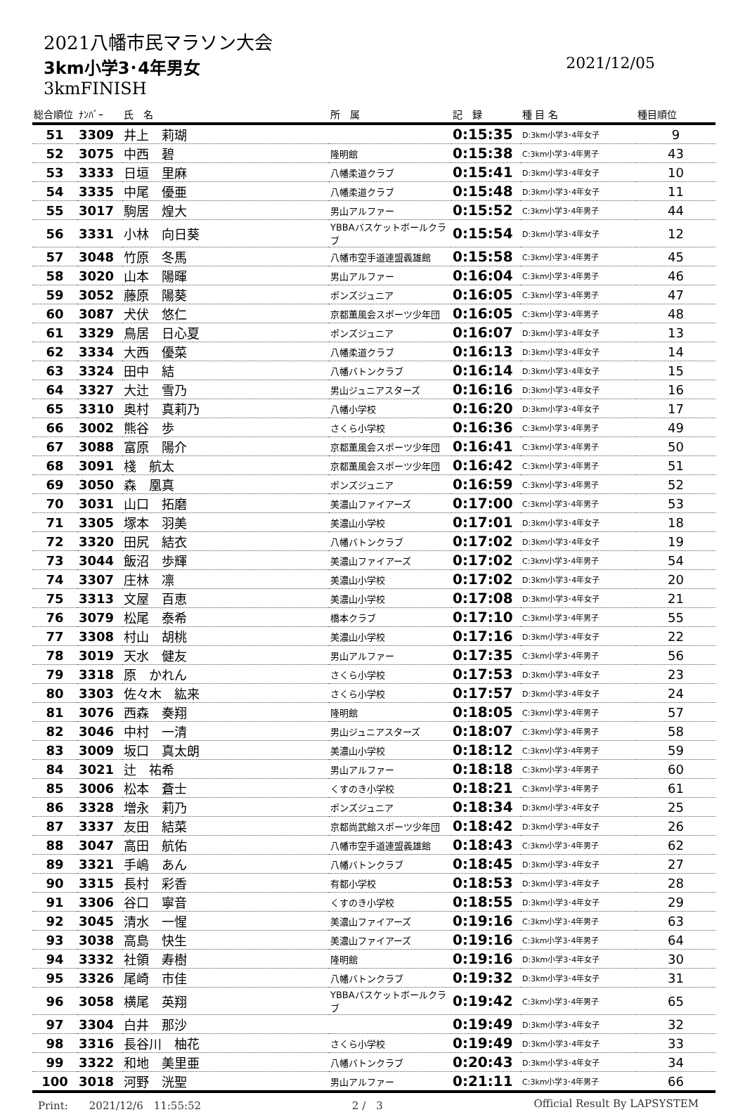2021八幡市民マラソン大会
3km小学3･4年男女 2021/12/05
3kmFINISH
| 総合順位 | ﾅﾝﾊﾞｰ | 氏 名 | 所 属 | 記 録 | 種 目 名 | 種目順位 |
| --- | --- | --- | --- | --- | --- | --- |
| 51 | 3309 | 井上 莉瑚 | | 0:15:35 | D:3km小学3･4年女子 | 9 |
| 52 | 3075 | 中西 碧 | 隆明館 | 0:15:38 | C:3km小学3･4年男子 | 43 |
| 53 | 3333 | 日垣 里麻 | 八幡柔道クラブ | 0:15:41 | D:3km小学3･4年女子 | 10 |
| 54 | 3335 | 中尾 優亜 | 八幡柔道クラブ | 0:15:48 | D:3km小学3･4年女子 | 11 |
| 55 | 3017 | 駒居 煌大 | 男山アルファー | 0:15:52 | C:3km小学3･4年男子 | 44 |
| 56 | 3331 | 小林 向日葵 | YBBAバスケットボールクラブ | 0:15:54 | D:3km小学3･4年女子 | 12 |
| 57 | 3048 | 竹原 冬馬 | 八幡市空手道連盟義雄館 | 0:15:58 | C:3km小学3･4年男子 | 45 |
| 58 | 3020 | 山本 陽暉 | 男山アルファー | 0:16:04 | C:3km小学3･4年男子 | 46 |
| 59 | 3052 | 藤原 陽葵 | ポンズジュニア | 0:16:05 | C:3km小学3･4年男子 | 47 |
| 60 | 3087 | 犬伏 悠仁 | 京都薫風会スポーツ少年団 | 0:16:05 | C:3km小学3･4年男子 | 48 |
| 61 | 3329 | 鳥居 日心夏 | ポンズジュニア | 0:16:07 | D:3km小学3･4年女子 | 13 |
| 62 | 3334 | 大西 優菜 | 八幡柔道クラブ | 0:16:13 | D:3km小学3･4年女子 | 14 |
| 63 | 3324 | 田中 結 | 八幡バトンクラブ | 0:16:14 | D:3km小学3･4年女子 | 15 |
| 64 | 3327 | 大辻 雪乃 | 男山ジュニアスターズ | 0:16:16 | D:3km小学3･4年女子 | 16 |
| 65 | 3310 | 奥村 真莉乃 | 八幡小学校 | 0:16:20 | D:3km小学3･4年女子 | 17 |
| 66 | 3002 | 熊谷 歩 | さくら小学校 | 0:16:36 | C:3km小学3･4年男子 | 49 |
| 67 | 3088 | 富原 陽介 | 京都薫風会スポーツ少年団 | 0:16:41 | C:3km小学3･4年男子 | 50 |
| 68 | 3091 | 棧 航太 | 京都薫風会スポーツ少年団 | 0:16:42 | C:3km小学3･4年男子 | 51 |
| 69 | 3050 | 森 凰真 | ポンズジュニア | 0:16:59 | C:3km小学3･4年男子 | 52 |
| 70 | 3031 | 山口 拓磨 | 美濃山ファイアーズ | 0:17:00 | C:3km小学3･4年男子 | 53 |
| 71 | 3305 | 塚本 羽美 | 美濃山小学校 | 0:17:01 | D:3km小学3･4年女子 | 18 |
| 72 | 3320 | 田尻 結衣 | 八幡バトンクラブ | 0:17:02 | D:3km小学3･4年女子 | 19 |
| 73 | 3044 | 飯沼 歩輝 | 美濃山ファイアーズ | 0:17:02 | C:3km小学3･4年男子 | 54 |
| 74 | 3307 | 庄林 凛 | 美濃山小学校 | 0:17:02 | D:3km小学3･4年女子 | 20 |
| 75 | 3313 | 文屋 百恵 | 美濃山小学校 | 0:17:08 | D:3km小学3･4年女子 | 21 |
| 76 | 3079 | 松尾 泰希 | 橋本クラブ | 0:17:10 | C:3km小学3･4年男子 | 55 |
| 77 | 3308 | 村山 胡桃 | 美濃山小学校 | 0:17:16 | D:3km小学3･4年女子 | 22 |
| 78 | 3019 | 天水 健友 | 男山アルファー | 0:17:35 | C:3km小学3･4年男子 | 56 |
| 79 | 3318 | 原 かれん | さくら小学校 | 0:17:53 | D:3km小学3･4年女子 | 23 |
| 80 | 3303 | 佐々木 紘来 | さくら小学校 | 0:17:57 | D:3km小学3･4年女子 | 24 |
| 81 | 3076 | 西森 奏翔 | 隆明館 | 0:18:05 | C:3km小学3･4年男子 | 57 |
| 82 | 3046 | 中村 一清 | 男山ジュニアスターズ | 0:18:07 | C:3km小学3･4年男子 | 58 |
| 83 | 3009 | 坂口 真太朗 | 美濃山小学校 | 0:18:12 | C:3km小学3･4年男子 | 59 |
| 84 | 3021 | 辻 祐希 | 男山アルファー | 0:18:18 | C:3km小学3･4年男子 | 60 |
| 85 | 3006 | 松本 蒼士 | くすのき小学校 | 0:18:21 | C:3km小学3･4年男子 | 61 |
| 86 | 3328 | 増永 莉乃 | ポンズジュニア | 0:18:34 | D:3km小学3･4年女子 | 25 |
| 87 | 3337 | 友田 結菜 | 京都尚武館スポーツ少年団 | 0:18:42 | D:3km小学3･4年女子 | 26 |
| 88 | 3047 | 高田 航佑 | 八幡市空手道連盟義雄館 | 0:18:43 | C:3km小学3･4年男子 | 62 |
| 89 | 3321 | 手嶋 あん | 八幡バトンクラブ | 0:18:45 | D:3km小学3･4年女子 | 27 |
| 90 | 3315 | 長村 彩香 | 有都小学校 | 0:18:53 | D:3km小学3･4年女子 | 28 |
| 91 | 3306 | 谷口 寧音 | くすのき小学校 | 0:18:55 | D:3km小学3･4年女子 | 29 |
| 92 | 3045 | 清水 一惺 | 美濃山ファイアーズ | 0:19:16 | C:3km小学3･4年男子 | 63 |
| 93 | 3038 | 高島 快生 | 美濃山ファイアーズ | 0:19:16 | C:3km小学3･4年男子 | 64 |
| 94 | 3332 | 社領 寿樹 | 隆明館 | 0:19:16 | D:3km小学3･4年女子 | 30 |
| 95 | 3326 | 尾崎 市佳 | 八幡バトンクラブ | 0:19:32 | D:3km小学3･4年女子 | 31 |
| 96 | 3058 | 横尾 英翔 | YBBAバスケットボールクラブ | 0:19:42 | C:3km小学3･4年男子 | 65 |
| 97 | 3304 | 白井 那沙 | | 0:19:49 | D:3km小学3･4年女子 | 32 |
| 98 | 3316 | 長谷川 柚花 | さくら小学校 | 0:19:49 | D:3km小学3･4年女子 | 33 |
| 99 | 3322 | 和地 美里亜 | 八幡バトンクラブ | 0:20:43 | D:3km小学3･4年女子 | 34 |
| 100 | 3018 | 河野 洸聖 | 男山アルファー | 0:21:11 | C:3km小学3･4年男子 | 66 |
Print:　　2021/12/6　11:55:52 2 /　3 Official Result By LAPSYSTEM